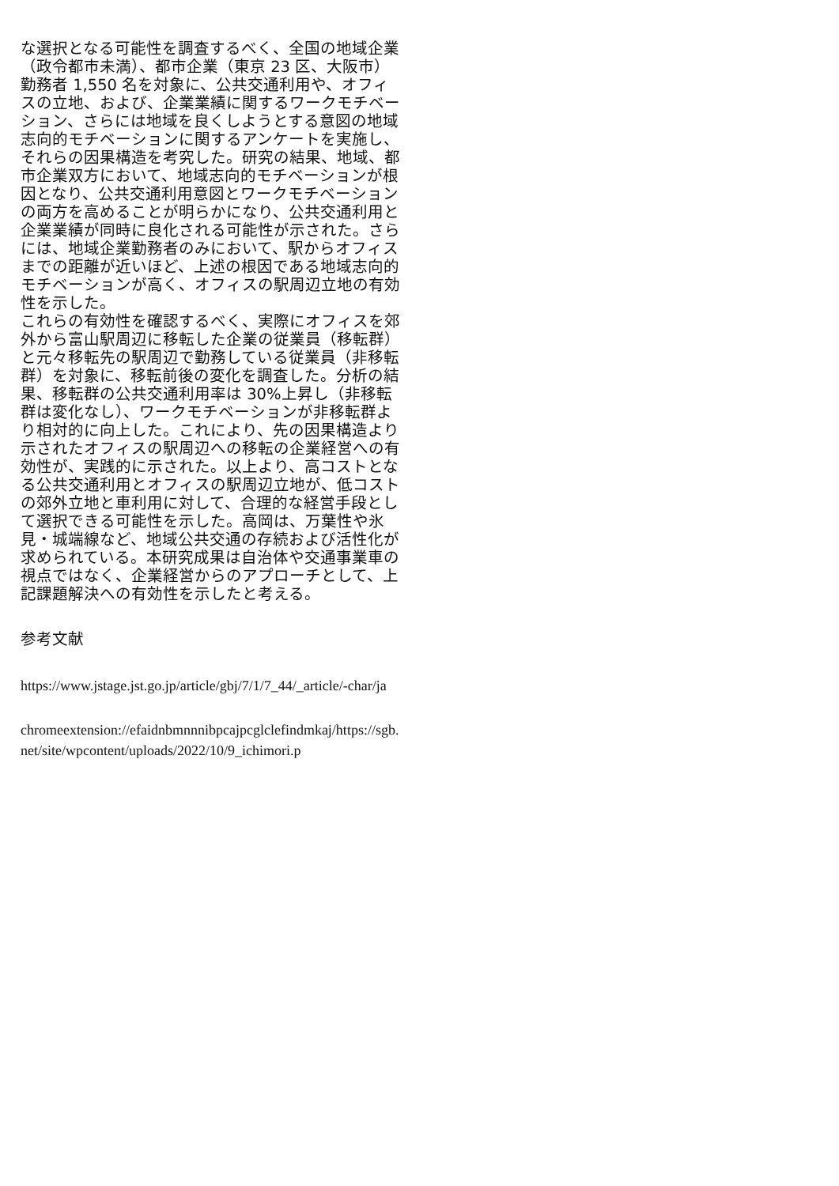な選択となる可能性を調査するべく、全国の地域企業（政令都市未満）、都市企業（東京 23 区、大阪市）勤務者 1,550 名を対象に、公共交通利用や、オフィスの立地、および、企業業績に関するワークモチベーション、さらには地域を良くしようとする意図の地域志向的モチベーションに関するアンケートを実施し、それらの因果構造を考究した。研究の結果、地域、都市企業双方において、地域志向的モチベーションが根因となり、公共交通利用意図とワークモチベーションの両方を高めることが明らかになり、公共交通利用と企業業績が同時に良化される可能性が示された。さらには、地域企業勤務者のみにおいて、駅からオフィスまでの距離が近いほど、上述の根因である地域志向的モチベーションが高く、オフィスの駅周辺立地の有効性を示した。
これらの有効性を確認するべく、実際にオフィスを郊外から富山駅周辺に移転した企業の従業員（移転群）と元々移転先の駅周辺で勤務している従業員（非移転群）を対象に、移転前後の変化を調査した。分析の結果、移転群の公共交通利用率は 30%上昇し（非移転群は変化なし）、ワークモチベーションが非移転群より相対的に向上した。これにより、先の因果構造より示されたオフィスの駅周辺への移転の企業経営への有効性が、実践的に示された。以上より、高コストとなる公共交通利用とオフィスの駅周辺立地が、低コストの郊外立地と車利用に対して、合理的な経営手段として選択できる可能性を示した。高岡は、万葉性や氷見・城端線など、地域公共交通の存続および活性化が求められている。本研究成果は自治体や交通事業車の視点ではなく、企業経営からのアプローチとして、上記課題解決への有効性を示したと考える。
参考文献
https://www.jstage.jst.go.jp/article/gbj/7/1/7_44/_article/-char/ja
chromeextension://efaidnbmnnnibpcajpcglclefindmkaj/https://sgb.net/site/wpcontent/uploads/2022/10/9_ichimori.p